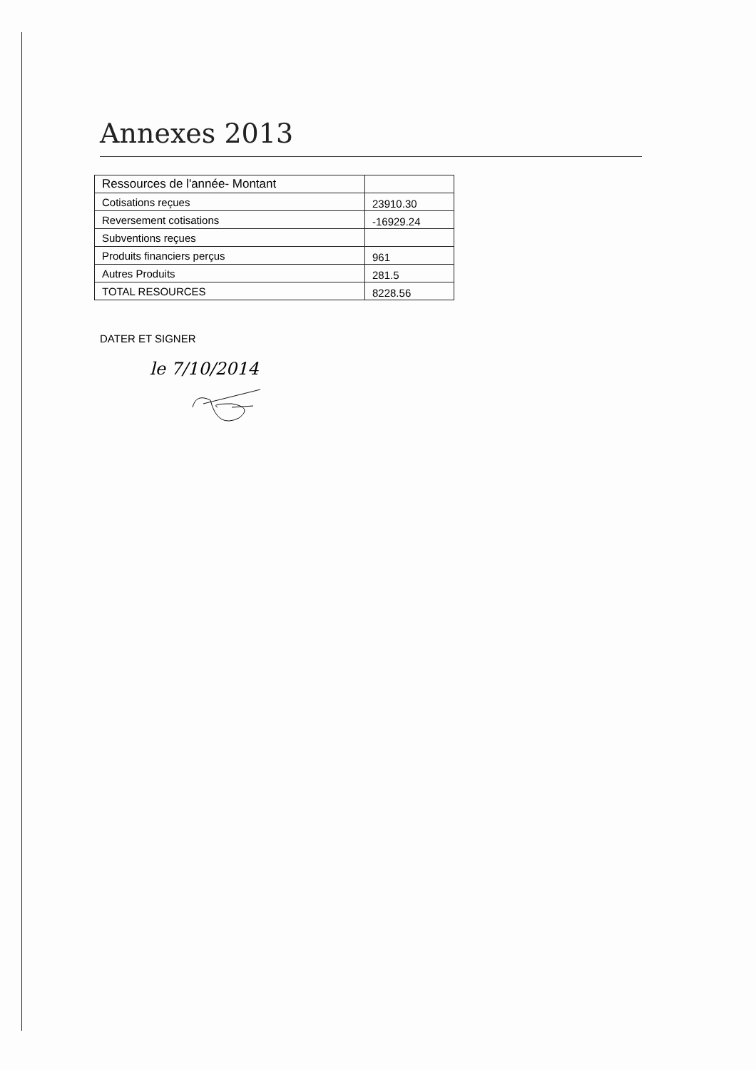Annexes 2013
| Ressources de l'année- Montant | |
| Cotisations reçues | 23910.30 |
| Reversement cotisations | -16929.24 |
| Subventions reçues | |
| Produits financiers perçus | 961 |
| Autres Produits | 281.5 |
| TOTAL RESOURCES | 8228.56 |
DATER ET SIGNER
le 7/10/2014